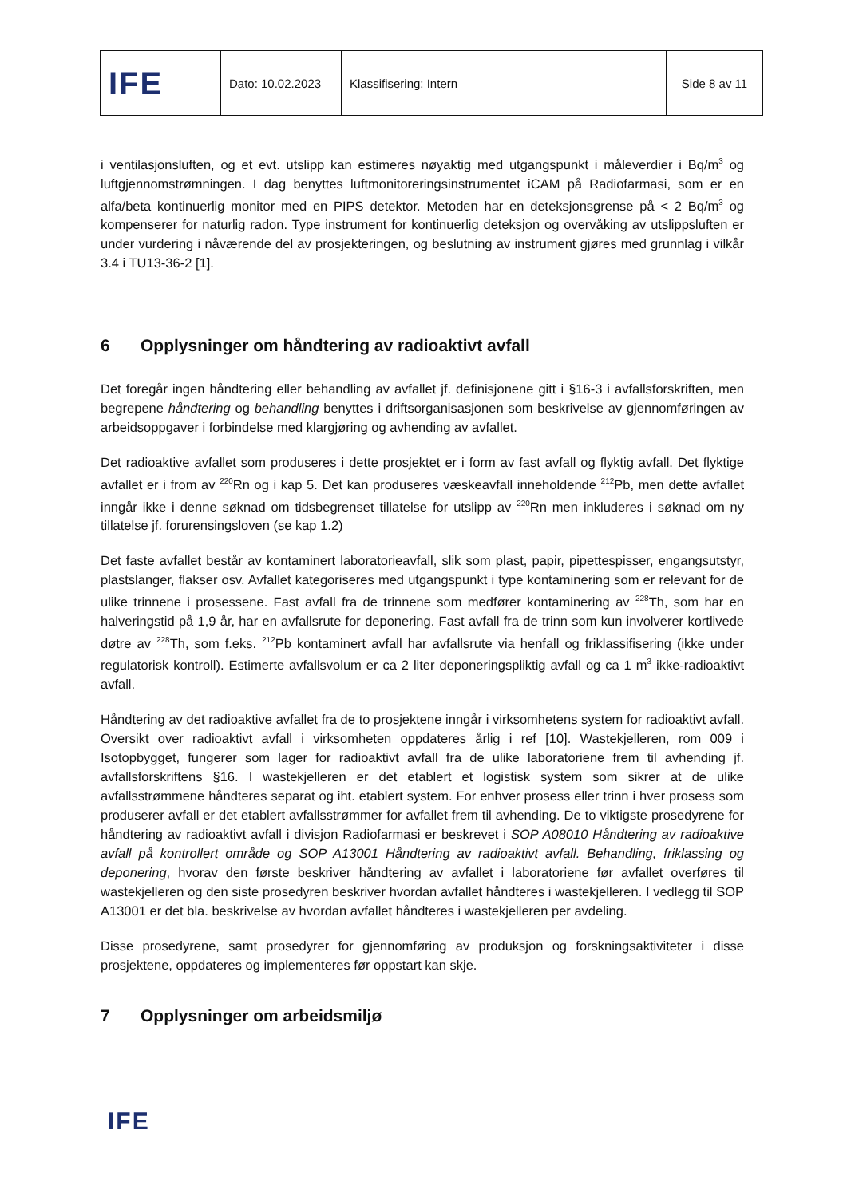| IFE | Dato: 10.02.2023 | Klassifisering: Intern | Side 8 av 11 |
i ventilasjonsluften, og et evt. utslipp kan estimeres nøyaktig med utgangspunkt i måleverdier i Bq/m<sup>3</sup> og luftgjennomstrømningen. I dag benyttes luftmonitoreringsinstrumentet iCAM på Radiofarmasi, som er en alfa/beta kontinuerlig monitor med en PIPS detektor. Metoden har en deteksjonsgrense på < 2 Bq/m<sup>3</sup> og kompenserer for naturlig radon. Type instrument for kontinuerlig deteksjon og overvåking av utslippsluften er under vurdering i nåværende del av prosjekteringen, og beslutning av instrument gjøres med grunnlag i vilkår 3.4 i TU13-36-2 [1].
6 Opplysninger om håndtering av radioaktivt avfall
Det foregår ingen håndtering eller behandling av avfallet jf. definisjonene gitt i §16-3 i avfallsforskriften, men begrepene håndtering og behandling benyttes i driftsorganisasjonen som beskrivelse av gjennomføringen av arbeidsoppgaver i forbindelse med klargjøring og avhending av avfallet.
Det radioaktive avfallet som produseres i dette prosjektet er i form av fast avfall og flyktig avfall. Det flyktige avfallet er i from av <sup>220</sup>Rn og i kap 5. Det kan produseres væskeavfall inneholdende <sup>212</sup>Pb, men dette avfallet inngår ikke i denne søknad om tidsbegrenset tillatelse for utslipp av <sup>220</sup>Rn men inkluderes i søknad om ny tillatelse jf. forurensingsloven (se kap 1.2)
Det faste avfallet består av kontaminert laboratorieavfall, slik som plast, papir, pipettespisser, engangsutstyr, plastslanger, flakser osv. Avfallet kategoriseres med utgangspunkt i type kontaminering som er relevant for de ulike trinnene i prosessene. Fast avfall fra de trinnene som medfører kontaminering av <sup>228</sup>Th, som har en halveringstid på 1,9 år, har en avfallsrute for deponering. Fast avfall fra de trinn som kun involverer kortlivede døtre av <sup>228</sup>Th, som f.eks. <sup>212</sup>Pb kontaminert avfall har avfallsrute via henfall og friklassifisering (ikke under regulatorisk kontroll). Estimerte avfallsvolum er ca 2 liter deponeringspliktig avfall og ca 1 m<sup>3</sup> ikke-radioaktivt avfall.
Håndtering av det radioaktive avfallet fra de to prosjektene inngår i virksomhetens system for radioaktivt avfall. Oversikt over radioaktivt avfall i virksomheten oppdateres årlig i ref [10]. Wastekjelleren, rom 009 i Isotopbygget, fungerer som lager for radioaktivt avfall fra de ulike laboratoriene frem til avhending jf. avfallsforskriftens §16. I wastekjelleren er det etablert et logistisk system som sikrer at de ulike avfallsstrømmene håndteres separat og iht. etablert system. For enhver prosess eller trinn i hver prosess som produserer avfall er det etablert avfallsstrømmer for avfallet frem til avhending. De to viktigste prosedyrene for håndtering av radioaktivt avfall i divisjon Radiofarmasi er beskrevet i SOP A08010 Håndtering av radioaktive avfall på kontrollert område og SOP A13001 Håndtering av radioaktivt avfall. Behandling, friklassing og deponering, hvorav den første beskriver håndtering av avfallet i laboratoriene før avfallet overføres til wastekjelleren og den siste prosedyren beskriver hvordan avfallet håndteres i wastekjelleren. I vedlegg til SOP A13001 er det bla. beskrivelse av hvordan avfallet håndteres i wastekjelleren per avdeling.
Disse prosedyrene, samt prosedyrer for gjennomføring av produksjon og forskningsaktiviteter i disse prosjektene, oppdateres og implementeres før oppstart kan skje.
7 Opplysninger om arbeidsmiljø
IFE